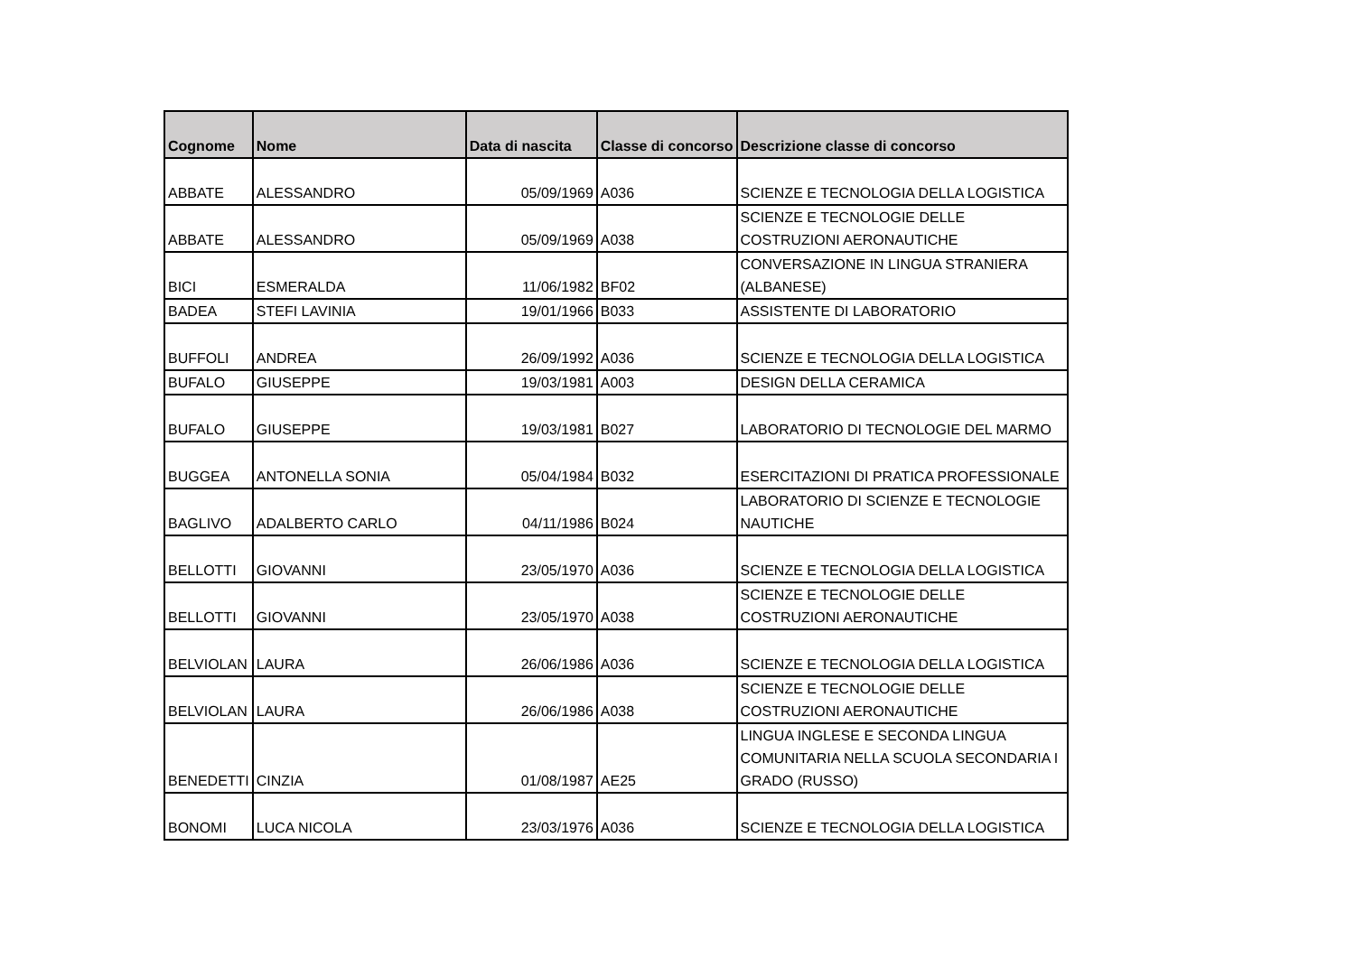| Cognome | Nome | Data di nascita | Classe di concorso | Descrizione classe di concorso |
| --- | --- | --- | --- | --- |
| ABBATE | ALESSANDRO | 05/09/1969 | A036 | SCIENZE E TECNOLOGIA DELLA LOGISTICA |
| ABBATE | ALESSANDRO | 05/09/1969 | A038 | SCIENZE E TECNOLOGIE DELLE COSTRUZIONI AERONAUTICHE |
| BICI | ESMERALDA | 11/06/1982 | BF02 | CONVERSAZIONE IN LINGUA STRANIERA (ALBANESE) |
| BADEA | STEFI LAVINIA | 19/01/1966 | B033 | ASSISTENTE DI LABORATORIO |
| BUFFOLI | ANDREA | 26/09/1992 | A036 | SCIENZE E TECNOLOGIA DELLA LOGISTICA |
| BUFALO | GIUSEPPE | 19/03/1981 | A003 | DESIGN DELLA CERAMICA |
| BUFALO | GIUSEPPE | 19/03/1981 | B027 | LABORATORIO DI TECNOLOGIE DEL MARMO |
| BUGGEA | ANTONELLA SONIA | 05/04/1984 | B032 | ESERCITAZIONI DI PRATICA PROFESSIONALE |
| BAGLIVO | ADALBERTO CARLO | 04/11/1986 | B024 | LABORATORIO DI SCIENZE E TECNOLOGIE NAUTICHE |
| BELLOTTI | GIOVANNI | 23/05/1970 | A036 | SCIENZE E TECNOLOGIA DELLA LOGISTICA |
| BELLOTTI | GIOVANNI | 23/05/1970 | A038 | SCIENZE E TECNOLOGIE DELLE COSTRUZIONI AERONAUTICHE |
| BELVIOLAN | LAURA | 26/06/1986 | A036 | SCIENZE E TECNOLOGIA DELLA LOGISTICA |
| BELVIOLAN | LAURA | 26/06/1986 | A038 | SCIENZE E TECNOLOGIE DELLE COSTRUZIONI AERONAUTICHE |
| BENEDETTI | CINZIA | 01/08/1987 | AE25 | LINGUA INGLESE E SECONDA LINGUA COMUNITARIA NELLA SCUOLA SECONDARIA I GRADO (RUSSO) |
| BONOMI | LUCA NICOLA | 23/03/1976 | A036 | SCIENZE E TECNOLOGIA DELLA LOGISTICA |